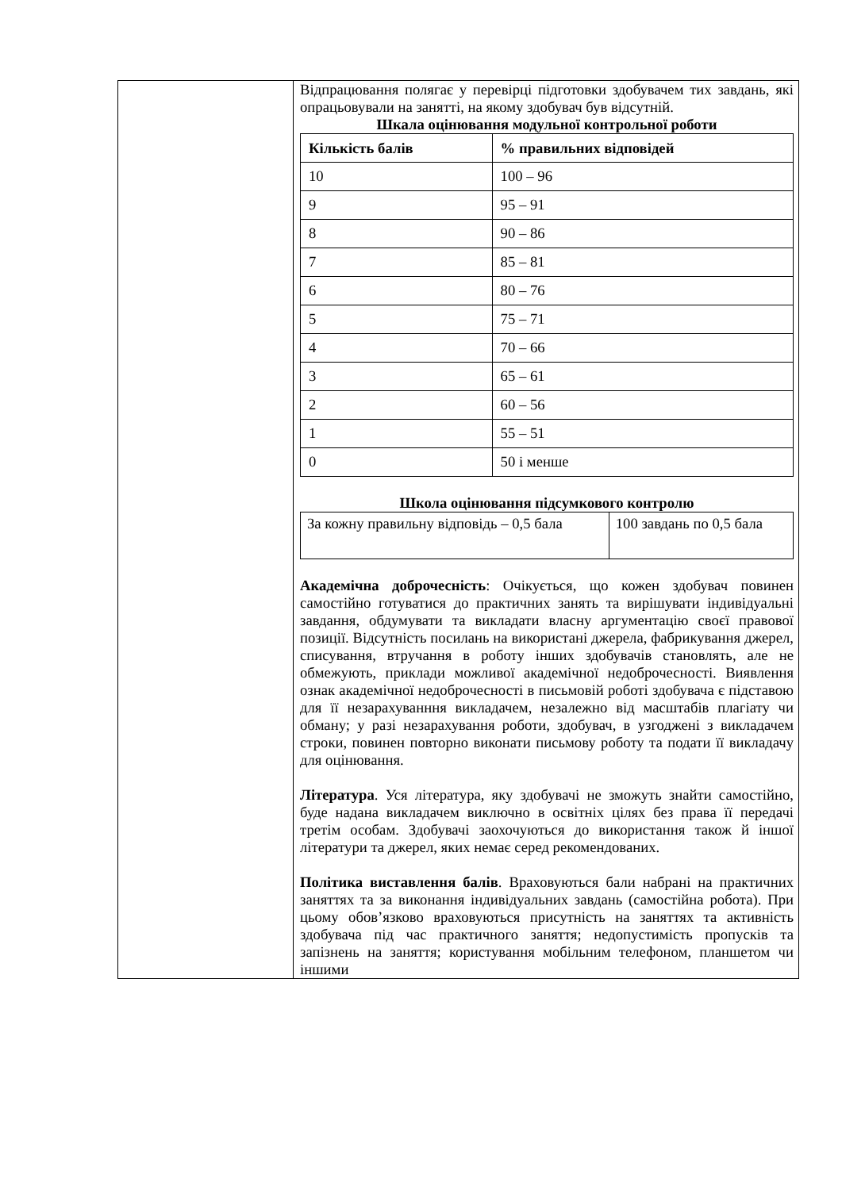| | Відпрацювання полягає у перевірці підготовки здобувачем тих завдань, які опрацьовували на занятті, на якому здобувач був відсутній. Шкала оцінювання модульної контрольної роботи / Кількість балів / % правильних відповідей / / --- / --- / / 10 / 100 – 96 / / 9 / 95 – 91 / / 8 / 90 – 86 / / 7 / 85 – 81 / / 6 / 80 – 76 / / 5 / 75 – 71 / / 4 / 70 – 66 / / 3 / 65 – 61 / / 2 / 60 – 56 / / 1 / 55 – 51 / / 0 / 50 і менше / Школа оцінювання підсумкового контролю / За кожну правильну відповідь – 0,5 бала / 100 завдань по 0,5 бала / Академічна доброчесність : Очікується, що кожен здобувач повинен самостійно готуватися до практичних занять та вирішувати індивідуальні завдання, обдумувати та викладати власну аргументацію своєї правової позиції. Відсутність посилань на використані джерела, фабрикування джерел, списування, втручання в роботу інших здобувачів становлять, але не обмежують, приклади можливої академічної недоброчесності. Виявлення ознак академічної недоброчесності в письмовій роботі здобувача є підставою для її незарахуванння викладачем, незалежно від масштабів плагіату чи обману; у разі незарахування роботи, здобувач, в узгоджені з викладачем строки, повинен повторно виконати письмову роботу та подати її викладачу для оцінювання. Література . Уся література, яку здобувачі не зможуть знайти самостійно, буде надана викладачем виключно в освітніх цілях без права її передачі третім особам. Здобувачі заохочуються до використання також й іншої літератури та джерел, яких немає серед рекомендованих. Політика виставлення балів . Враховуються бали набрані на практичних заняттях та за виконання індивідуальних завдань (самостійна робота). При цьому обов’язково враховуються присутність на заняттях та активність здобувача під час практичного заняття; недопустимість пропусків та запізнень на заняття; користування мобільним телефоном, планшетом чи іншими |